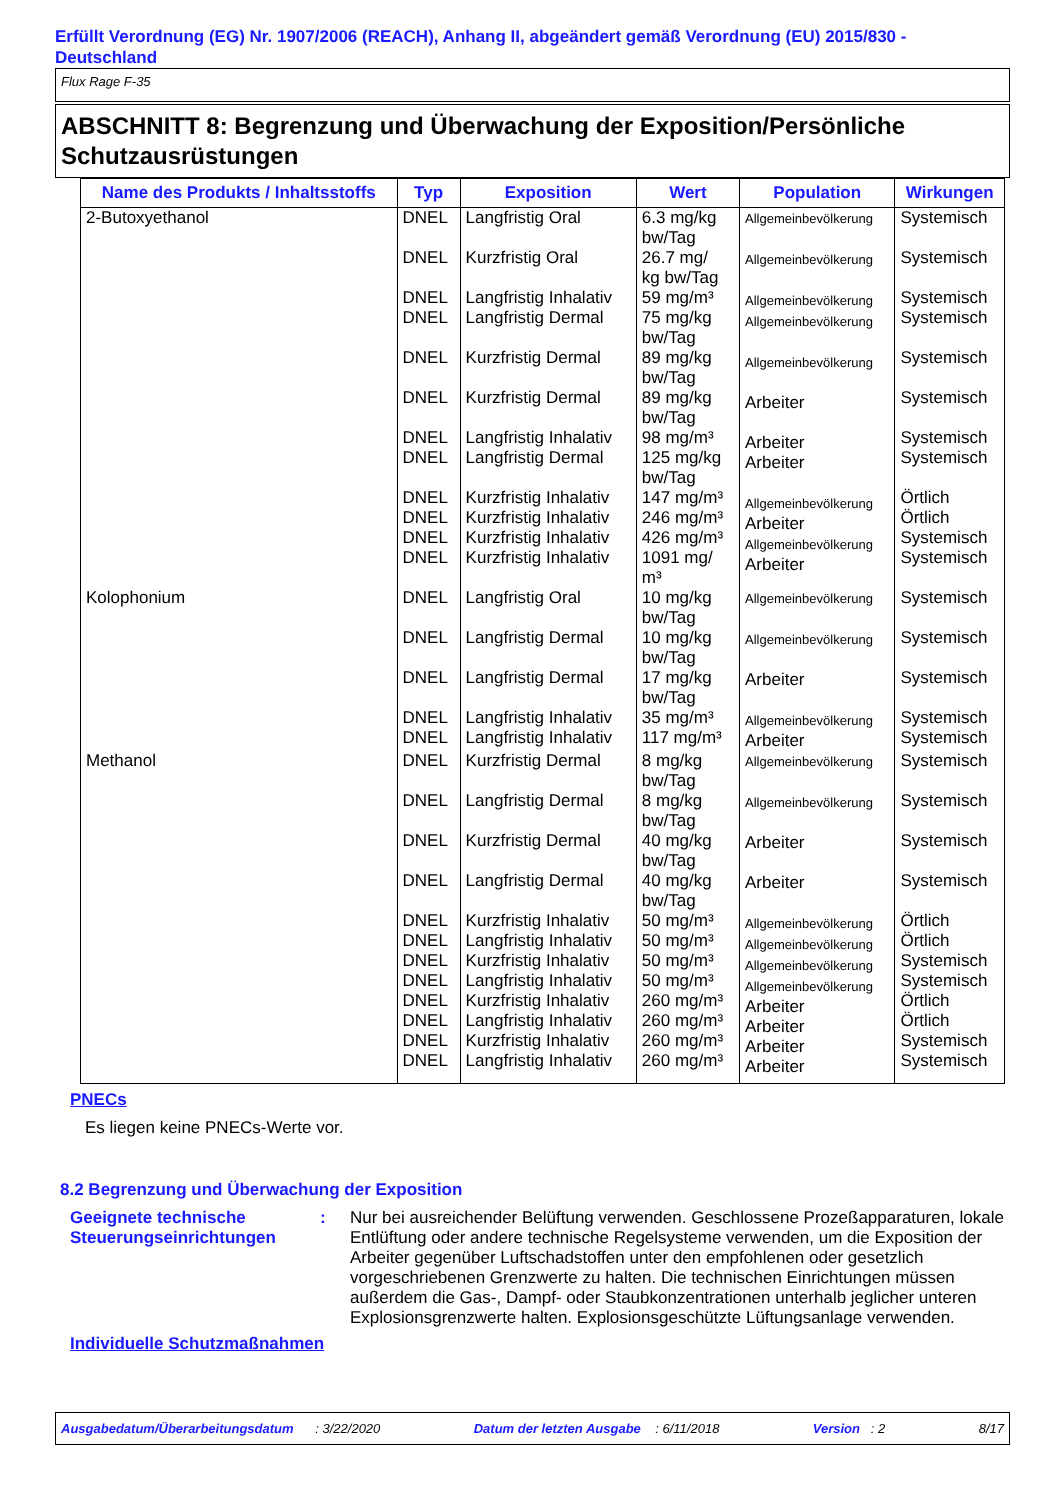Erfüllt Verordnung (EG) Nr. 1907/2006 (REACH), Anhang II, abgeändert gemäß Verordnung (EU) 2015/830 - Deutschland
Flux Rage F-35
ABSCHNITT 8: Begrenzung und Überwachung der Exposition/Persönliche Schutzausrüstungen
| Name des Produkts / Inhaltsstoffs | Typ | Exposition | Wert | Population | Wirkungen |
| --- | --- | --- | --- | --- | --- |
| 2-Butoxyethanol | DNEL DNEL DNEL DNEL DNEL DNEL DNEL DNEL DNEL DNEL DNEL DNEL | Langfristig Oral Kurzfristig Oral Langfristig Inhalativ Langfristig Dermal Kurzfristig Dermal Kurzfristig Dermal Langfristig Inhalativ Langfristig Dermal Kurzfristig Inhalativ Kurzfristig Inhalativ Kurzfristig Inhalativ Kurzfristig Inhalativ | 6.3 mg/kg bw/Tag 26.7 mg/ kg bw/Tag 59 mg/m³ 75 mg/kg bw/Tag 89 mg/kg bw/Tag 89 mg/kg bw/Tag 98 mg/m³ 125 mg/kg bw/Tag 147 mg/m³ 246 mg/m³ 426 mg/m³ 1091 mg/ m³ | Allgemeinbevölkerung Allgemeinbevölkerung Allgemeinbevölkerung Allgemeinbevölkerung Allgemeinbevölkerung Arbeiter Arbeiter Arbeiter Allgemeinbevölkerung Arbeiter Allgemeinbevölkerung Arbeiter | Systemisch Systemisch Systemisch Systemisch Systemisch Systemisch Systemisch Systemisch Örtlich Örtlich Systemisch Systemisch |
| Kolophonium | DNEL DNEL DNEL DNEL DNEL | Langfristig Oral Langfristig Dermal Langfristig Dermal Langfristig Inhalativ Langfristig Inhalativ | 10 mg/kg bw/Tag 10 mg/kg bw/Tag 17 mg/kg bw/Tag 35 mg/m³ 117 mg/m³ | Allgemeinbevölkerung Allgemeinbevölkerung Arbeiter Allgemeinbevölkerung Arbeiter | Systemisch Systemisch Systemisch Systemisch Systemisch |
| Methanol | DNEL DNEL DNEL DNEL DNEL DNEL DNEL DNEL DNEL DNEL DNEL DNEL | Kurzfristig Dermal Langfristig Dermal Kurzfristig Dermal Langfristig Dermal Kurzfristig Inhalativ Langfristig Inhalativ Kurzfristig Inhalativ Langfristig Inhalativ Kurzfristig Inhalativ Langfristig Inhalativ Kurzfristig Inhalativ Langfristig Inhalativ | 8 mg/kg bw/Tag 8 mg/kg bw/Tag 40 mg/kg bw/Tag 40 mg/kg bw/Tag 50 mg/m³ 50 mg/m³ 50 mg/m³ 50 mg/m³ 260 mg/m³ 260 mg/m³ 260 mg/m³ 260 mg/m³ | Allgemeinbevölkerung Allgemeinbevölkerung Arbeiter Arbeiter Allgemeinbevölkerung Allgemeinbevölkerung Allgemeinbevölkerung Allgemeinbevölkerung Arbeiter Arbeiter Arbeiter Arbeiter | Systemisch Systemisch Systemisch Systemisch Örtlich Örtlich Systemisch Systemisch Örtlich Örtlich Systemisch Systemisch |
PNECs
Es liegen keine PNECs-Werte vor.
8.2 Begrenzung und Überwachung der Exposition
Geeignete technische Steuerungseinrichtungen
: Nur bei ausreichender Belüftung verwenden. Geschlossene Prozeßapparaturen, lokale Entlüftung oder andere technische Regelsysteme verwenden, um die Exposition der Arbeiter gegenüber Luftschadstoffen unter den empfohlenen oder gesetzlich vorgeschriebenen Grenzwerte zu halten. Die technischen Einrichtungen müssen außerdem die Gas-, Dampf- oder Staubkonzentrationen unterhalb jeglicher unteren Explosionsgrenzwerte halten. Explosionsgeschützte Lüftungsanlage verwenden.
Individuelle Schutzmaßnahmen
Ausgabedatum/Überarbeitungsdatum : 3/22/2020 Datum der letzten Ausgabe : 6/11/2018 Version : 2 8/17